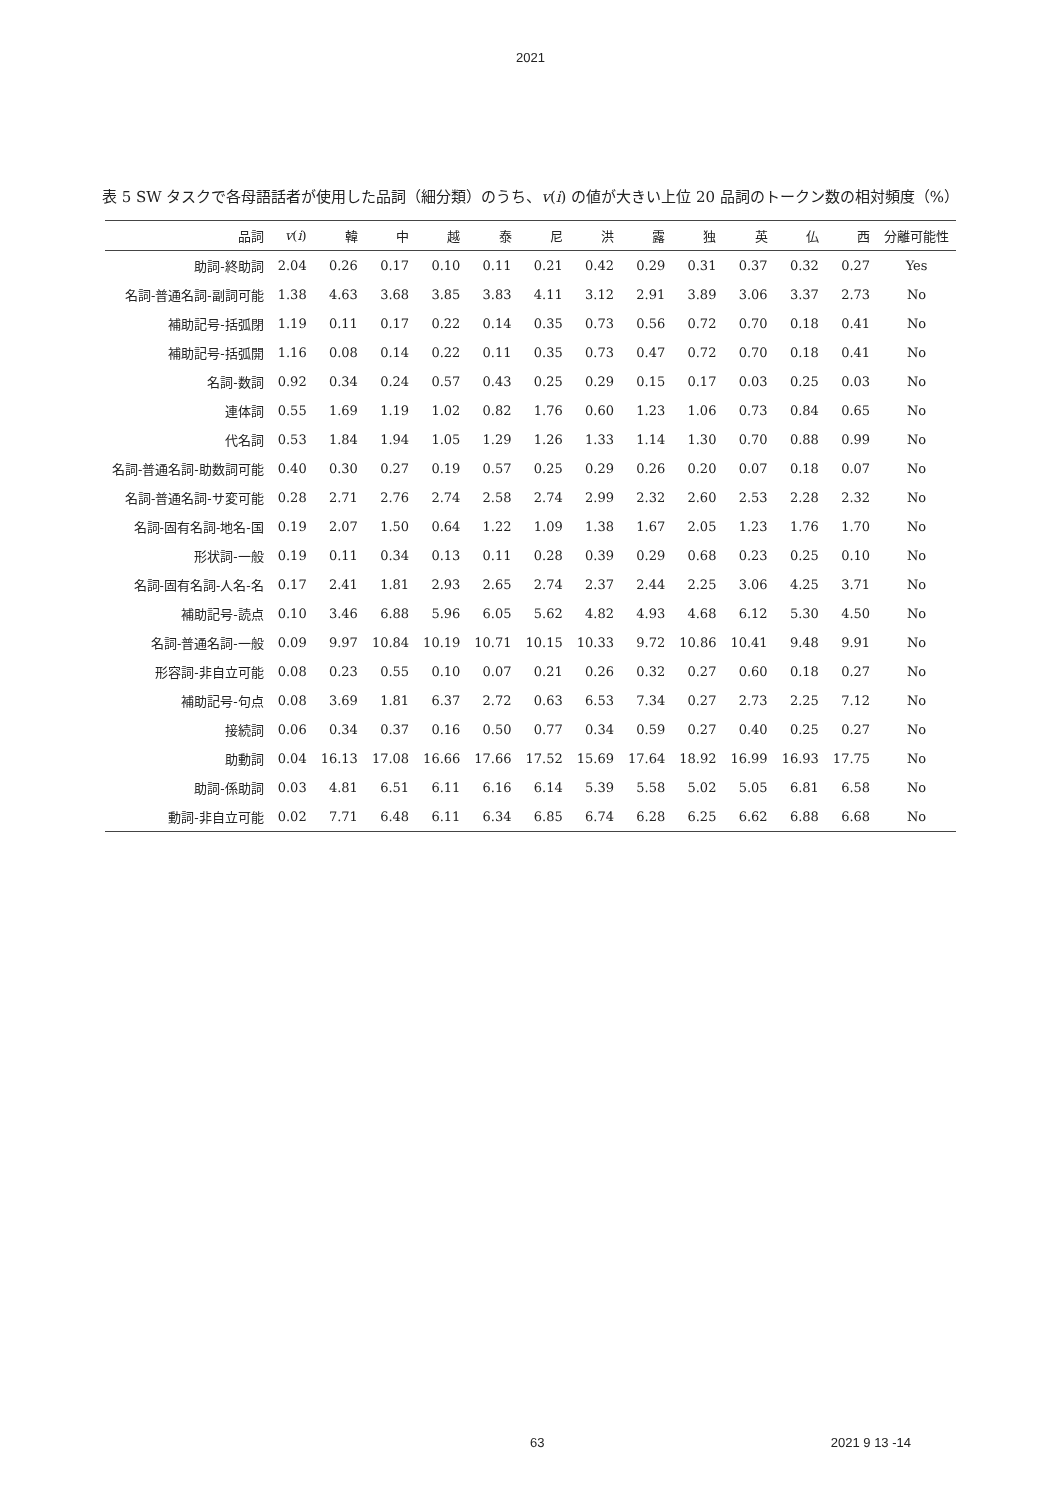2021
表 5 SW タスクで各母語話者が使用した品詞（細分類）のうち、v(i) の値が大きい上位 20 品詞のトークン数の相対頻度（%）
| 品詞 | v ( i ) | 韓 | 中 | 越 | 泰 | 尼 | 洪 | 露 | 独 | 英 | 仏 | 西 | 分離可能性 |
| --- | --- | --- | --- | --- | --- | --- | --- | --- | --- | --- | --- | --- | --- |
| 助詞-終助詞 | 2.04 | 0.26 | 0.17 | 0.10 | 0.11 | 0.21 | 0.42 | 0.29 | 0.31 | 0.37 | 0.32 | 0.27 | Yes |
| 名詞-普通名詞-副詞可能 | 1.38 | 4.63 | 3.68 | 3.85 | 3.83 | 4.11 | 3.12 | 2.91 | 3.89 | 3.06 | 3.37 | 2.73 | No |
| 補助記号-括弧閉 | 1.19 | 0.11 | 0.17 | 0.22 | 0.14 | 0.35 | 0.73 | 0.56 | 0.72 | 0.70 | 0.18 | 0.41 | No |
| 補助記号-括弧開 | 1.16 | 0.08 | 0.14 | 0.22 | 0.11 | 0.35 | 0.73 | 0.47 | 0.72 | 0.70 | 0.18 | 0.41 | No |
| 名詞-数詞 | 0.92 | 0.34 | 0.24 | 0.57 | 0.43 | 0.25 | 0.29 | 0.15 | 0.17 | 0.03 | 0.25 | 0.03 | No |
| 連体詞 | 0.55 | 1.69 | 1.19 | 1.02 | 0.82 | 1.76 | 0.60 | 1.23 | 1.06 | 0.73 | 0.84 | 0.65 | No |
| 代名詞 | 0.53 | 1.84 | 1.94 | 1.05 | 1.29 | 1.26 | 1.33 | 1.14 | 1.30 | 0.70 | 0.88 | 0.99 | No |
| 名詞-普通名詞-助数詞可能 | 0.40 | 0.30 | 0.27 | 0.19 | 0.57 | 0.25 | 0.29 | 0.26 | 0.20 | 0.07 | 0.18 | 0.07 | No |
| 名詞-普通名詞-サ変可能 | 0.28 | 2.71 | 2.76 | 2.74 | 2.58 | 2.74 | 2.99 | 2.32 | 2.60 | 2.53 | 2.28 | 2.32 | No |
| 名詞-固有名詞-地名-国 | 0.19 | 2.07 | 1.50 | 0.64 | 1.22 | 1.09 | 1.38 | 1.67 | 2.05 | 1.23 | 1.76 | 1.70 | No |
| 形状詞-一般 | 0.19 | 0.11 | 0.34 | 0.13 | 0.11 | 0.28 | 0.39 | 0.29 | 0.68 | 0.23 | 0.25 | 0.10 | No |
| 名詞-固有名詞-人名-名 | 0.17 | 2.41 | 1.81 | 2.93 | 2.65 | 2.74 | 2.37 | 2.44 | 2.25 | 3.06 | 4.25 | 3.71 | No |
| 補助記号-読点 | 0.10 | 3.46 | 6.88 | 5.96 | 6.05 | 5.62 | 4.82 | 4.93 | 4.68 | 6.12 | 5.30 | 4.50 | No |
| 名詞-普通名詞-一般 | 0.09 | 9.97 | 10.84 | 10.19 | 10.71 | 10.15 | 10.33 | 9.72 | 10.86 | 10.41 | 9.48 | 9.91 | No |
| 形容詞-非自立可能 | 0.08 | 0.23 | 0.55 | 0.10 | 0.07 | 0.21 | 0.26 | 0.32 | 0.27 | 0.60 | 0.18 | 0.27 | No |
| 補助記号-句点 | 0.08 | 3.69 | 1.81 | 6.37 | 2.72 | 0.63 | 6.53 | 7.34 | 0.27 | 2.73 | 2.25 | 7.12 | No |
| 接続詞 | 0.06 | 0.34 | 0.37 | 0.16 | 0.50 | 0.77 | 0.34 | 0.59 | 0.27 | 0.40 | 0.25 | 0.27 | No |
| 助動詞 | 0.04 | 16.13 | 17.08 | 16.66 | 17.66 | 17.52 | 15.69 | 17.64 | 18.92 | 16.99 | 16.93 | 17.75 | No |
| 助詞-係助詞 | 0.03 | 4.81 | 6.51 | 6.11 | 6.16 | 6.14 | 5.39 | 5.58 | 5.02 | 5.05 | 6.81 | 6.58 | No |
| 動詞-非自立可能 | 0.02 | 7.71 | 6.48 | 6.11 | 6.34 | 6.85 | 6.74 | 6.28 | 6.25 | 6.62 | 6.88 | 6.68 | No |
63 2021 9 13 -14